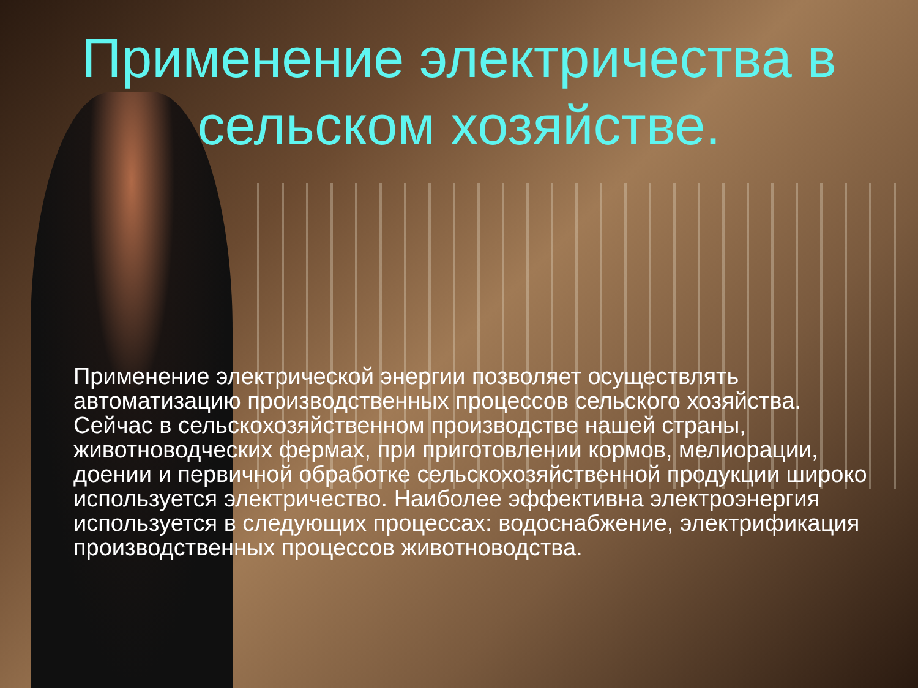Применение электричества в сельском хозяйстве.
Применение электрической энергии позволяет осуществлять автоматизацию производственных процессов сельского хозяйства. Сейчас в сельскохозяйственном производстве нашей страны, животноводческих фермах, при приготовлении кормов, мелиорации, доении и первичной обработке сельскохозяйственной продукции широко используется электричество. Наиболее эффективна электроэнергия используется в следующих процессах: водоснабжение, электрификация производственных процессов животноводства.